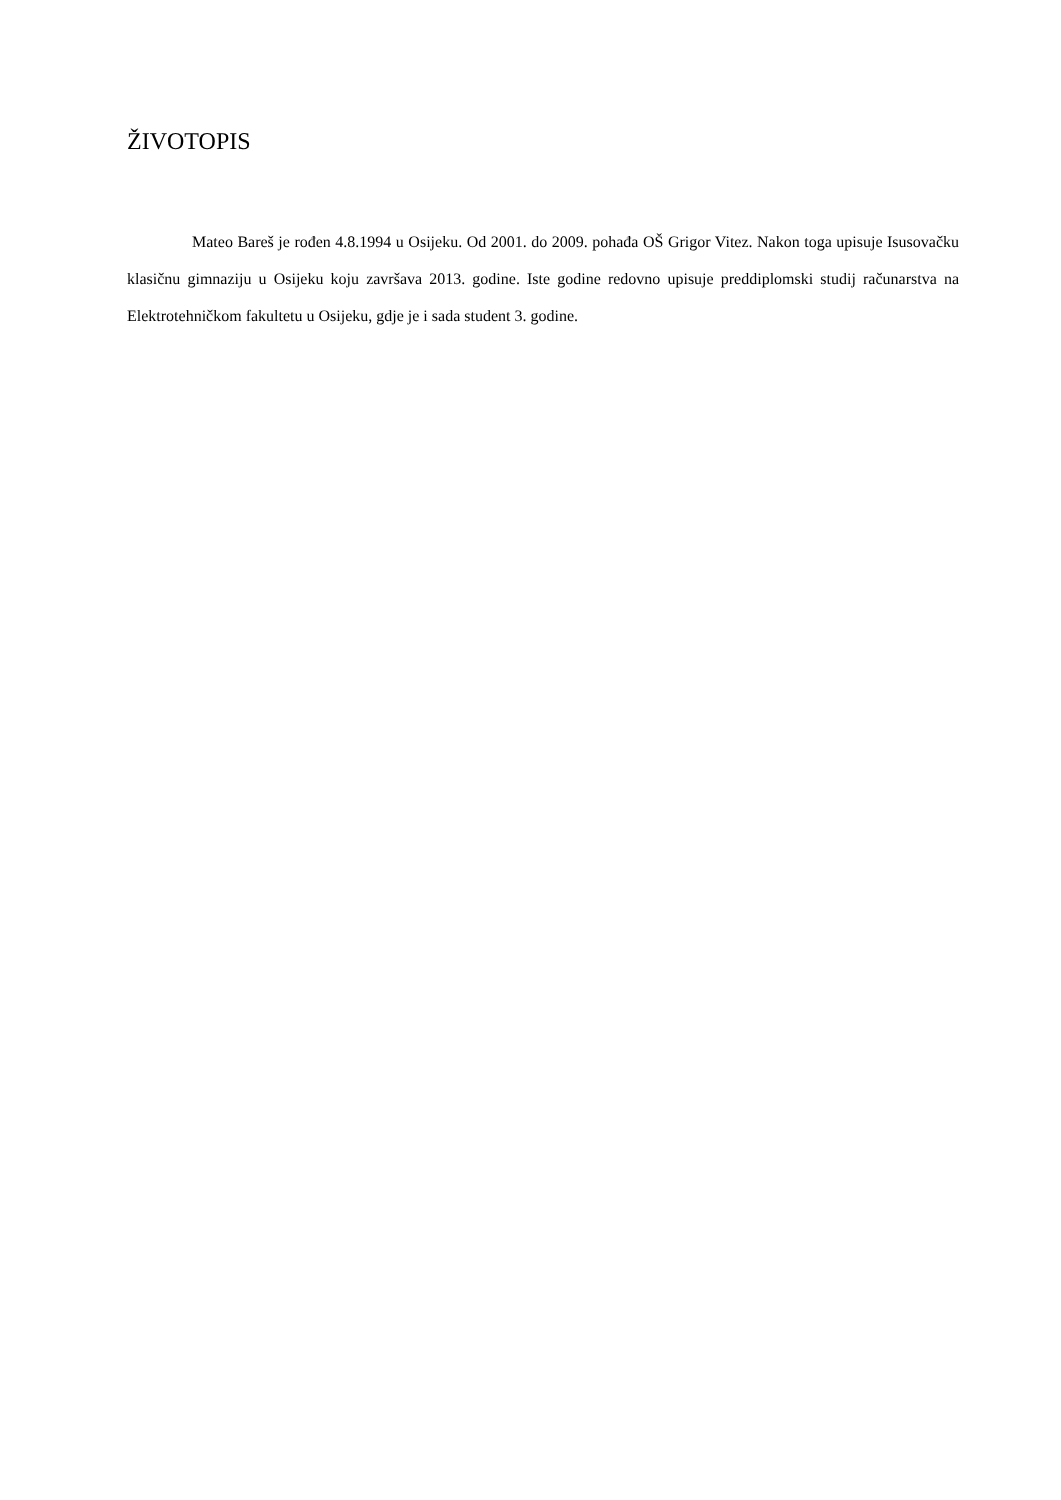ŽIVOTOPIS
Mateo Bareš je rođen 4.8.1994 u Osijeku. Od 2001. do 2009. pohađa OŠ Grigor Vitez. Nakon toga upisuje Isusovačku klasičnu gimnaziju u Osijeku koju završava 2013. godine. Iste godine redovno upisuje preddiplomski studij računarstva na Elektrotehničkom fakultetu u Osijeku, gdje je i sada student 3. godine.